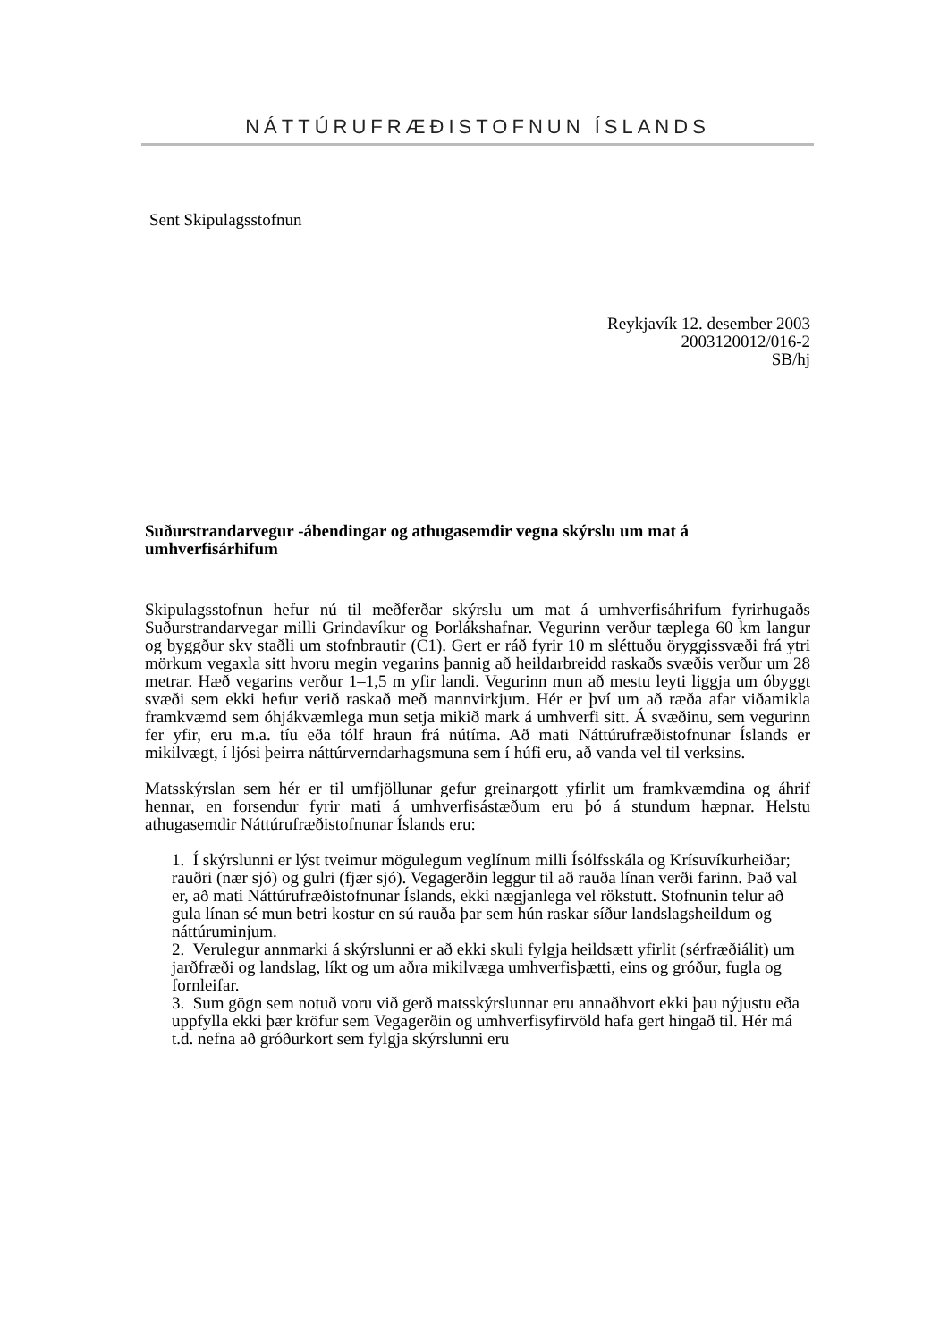NÁTTÚRUFRÆÐISTOFNUN ÍSLANDS
Sent Skipulagsstofnun
Reykjavík 12. desember 2003
2003120012/016-2
SB/hj
Suðurstrandarvegur -ábendingar og athugasemdir vegna skýrslu um mat á umhverfisárhifum
Skipulagsstofnun hefur nú til meðferðar skýrslu um mat á umhverfisáhrifum fyrirhugaðs Suðurstrandarvegar milli Grindavíkur og Þorlákshafnar. Vegurinn verður tæplega 60 km langur og byggður skv staðli um stofnbrautir (C1). Gert er ráð fyrir 10 m sléttuðu öryggissvæði frá ytri mörkum vegaxla sitt hvoru megin vegarins þannig að heildarbreidd raskaðs svæðis verður um 28 metrar. Hæð vegarins verður 1–1,5 m yfir landi. Vegurinn mun að mestu leyti liggja um óbyggt svæði sem ekki hefur verið raskað með mannvirkjum. Hér er því um að ræða afar viðamikla framkvæmd sem óhjákvæmlega mun setja mikið mark á umhverfi sitt. Á svæðinu, sem vegurinn fer yfir, eru m.a. tíu eða tólf hraun frá nútíma. Að mati Náttúrufræðistofnunar Íslands er mikilvægt, í ljósi þeirra náttúrverndarhagsmuna sem í húfi eru, að vanda vel til verksins.
Matsskýrslan sem hér er til umfjöllunar gefur greinargott yfirlit um framkvæmdina og áhrif hennar, en forsendur fyrir mati á umhverfisástæðum eru þó á stundum hæpnar. Helstu athugasemdir Náttúrufræðistofnunar Íslands eru:
1. Í skýrslunni er lýst tveimur mögulegum veglínum milli Ísólfsskála og Krísuvíkurheiðar; rauðri (nær sjó) og gulri (fjær sjó). Vegagerðin leggur til að rauða línan verði farinn. Það val er, að mati Náttúrufræðistofnunar Íslands, ekki nægjanlega vel rökstutt. Stofnunin telur að gula línan sé mun betri kostur en sú rauða þar sem hún raskar síður landslagsheildum og náttúruminjum.
2. Verulegur annmarki á skýrslunni er að ekki skuli fylgja heildsætt yfirlit (sérfræðiálit) um jarðfræði og landslag, líkt og um aðra mikilvæga umhverfisþætti, eins og gróður, fugla og fornleifar.
3. Sum gögn sem notuð voru við gerð matsskýrslunnar eru annaðhvort ekki þau nýjustu eða uppfylla ekki þær kröfur sem Vegagerðin og umhverfisyfirvöld hafa gert hingað til. Hér má t.d. nefna að gróðurkort sem fylgja skýrslunni eru